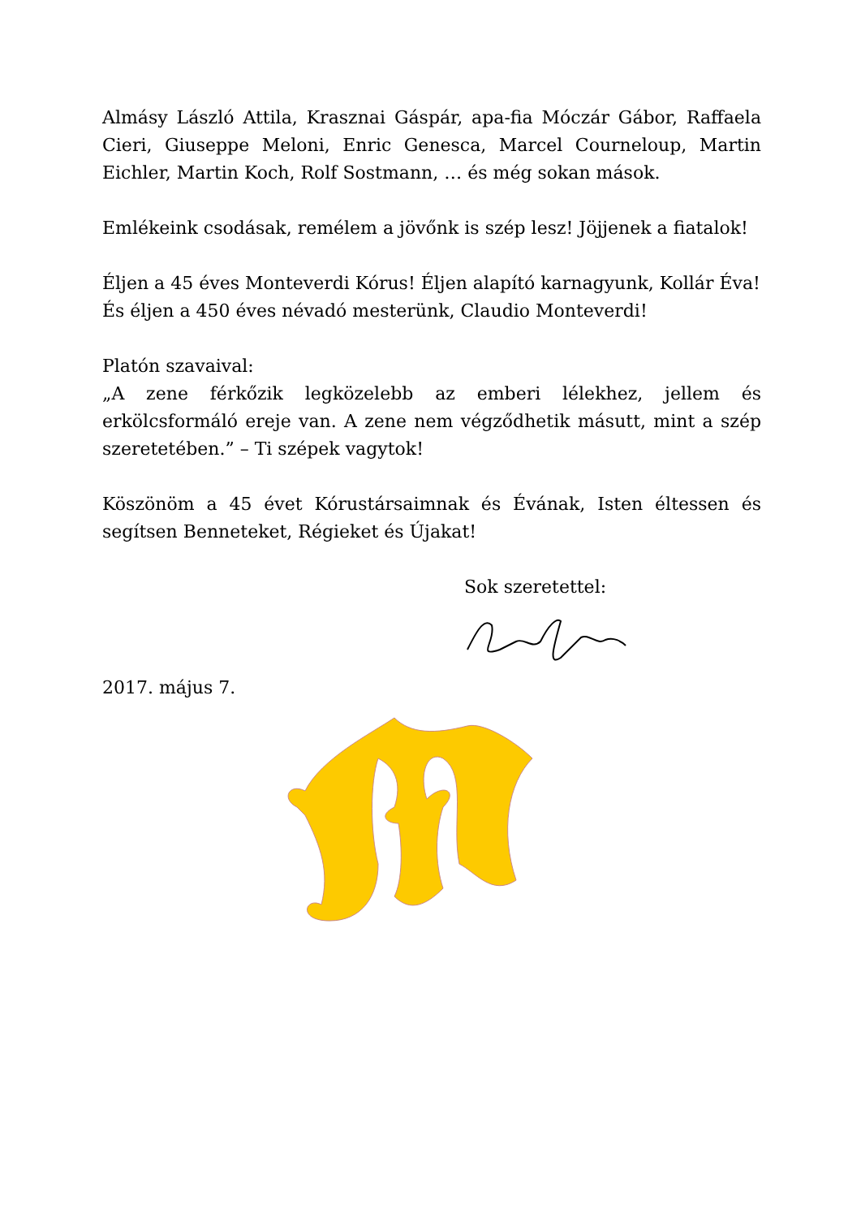Almásy László Attila, Krasznai Gáspár, apa-fia Móczár Gábor, Raffaela Cieri, Giuseppe Meloni, Enric Genesca, Marcel Courneloup, Martin Eichler, Martin Koch, Rolf Sostmann, … és még sokan mások.
Emlékeink csodásak, remélem a jövőnk is szép lesz! Jöjjenek a fiatalok!
Éljen a 45 éves Monteverdi Kórus! Éljen alapító karnagyunk, Kollár Éva!
És éljen a 450 éves névadó mesterünk, Claudio Monteverdi!
Platón szavaival:
„A zene férkőzik legközelebb az emberi lélekhez, jellem és erkölcsformáló ereje van. A zene nem végződhetik másutt, mint a szép szeretetében.” – Ti szépek vagytok!
Köszönöm a 45 évet Kórustársaimnak és Évának, Isten éltessen és segítsen Benneteket, Régieket és Újakat!
Sok szeretettel:
2017. május 7.